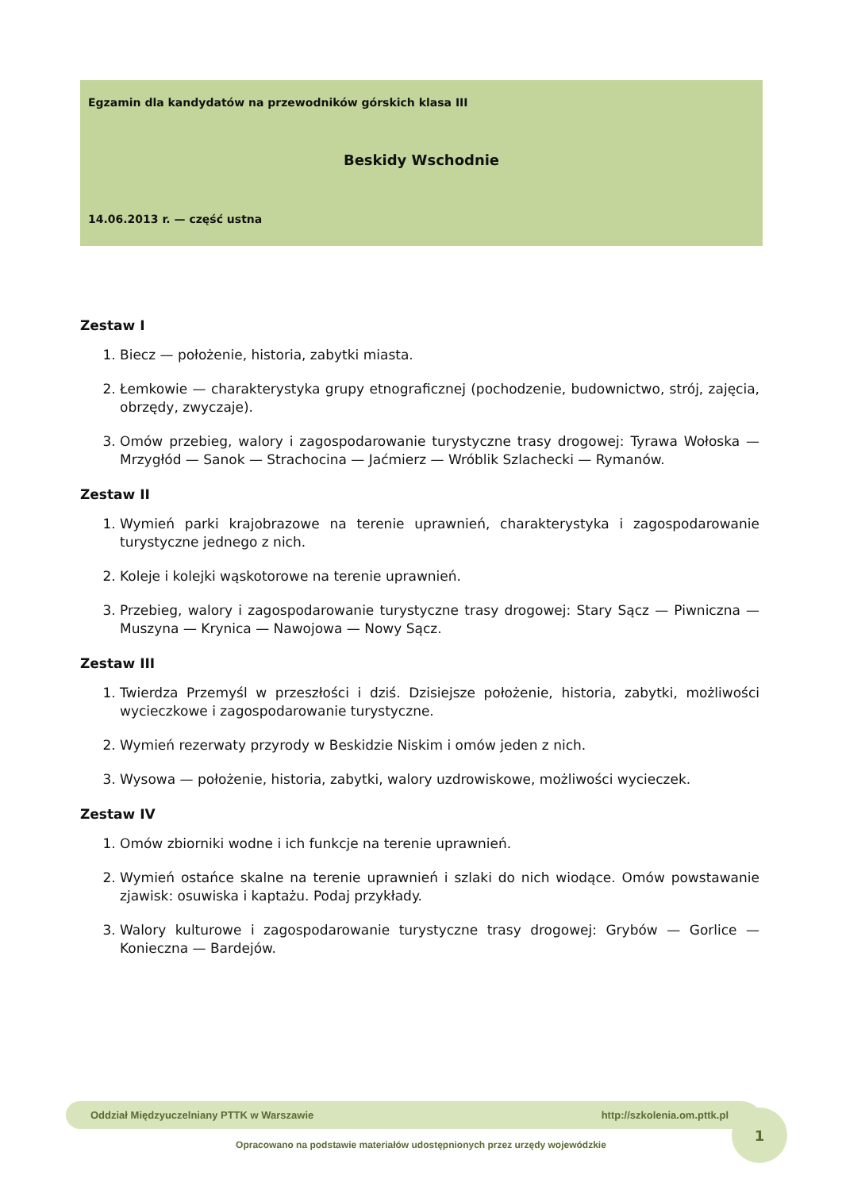Egzamin dla kandydatów na przewodników górskich klasa III
Beskidy Wschodnie
14.06.2013 r. — część ustna
Zestaw I
1. Biecz — położenie, historia, zabytki miasta.
2. Łemkowie — charakterystyka grupy etnograficznej (pochodzenie, budownictwo, strój, zajęcia, obrzędy, zwyczaje).
3. Omów przebieg, walory i zagospodarowanie turystyczne trasy drogowej: Tyrawa Wołoska — Mrzygłód — Sanok — Strachocina — Jaćmierz — Wróblik Szlachecki — Rymanów.
Zestaw II
1. Wymień parki krajobrazowe na terenie uprawnień, charakterystyka i zagospodarowanie turystyczne jednego z nich.
2. Koleje i kolejki wąskotorowe na terenie uprawnień.
3. Przebieg, walory i zagospodarowanie turystyczne trasy drogowej: Stary Sącz — Piwniczna — Muszyna — Krynica — Nawojowa — Nowy Sącz.
Zestaw III
1. Twierdza Przemyśl w przeszłości i dziś. Dzisiejsze położenie, historia, zabytki, możliwości wycieczkowe i zagospodarowanie turystyczne.
2. Wymień rezerwaty przyrody w Beskidzie Niskim i omów jeden z nich.
3. Wysowa — położenie, historia, zabytki, walory uzdrowiskowe, możliwości wycieczek.
Zestaw IV
1. Omów zbiorniki wodne i ich funkcje na terenie uprawnień.
2. Wymień ostańce skalne na terenie uprawnień i szlaki do nich wiodące. Omów powstawanie zjawisk: osuwiska i kaptażu. Podaj przykłady.
3. Walory kulturowe i zagospodarowanie turystyczne trasy drogowej: Grybów — Gorlice — Konieczna — Bardejów.
1
Oddział Międzyuczelniany PTTK w Warszawie http://szkolenia.om.pttk.pl
Opracowano na podstawie materiałów udostępnionych przez urzędy wojewódzkie